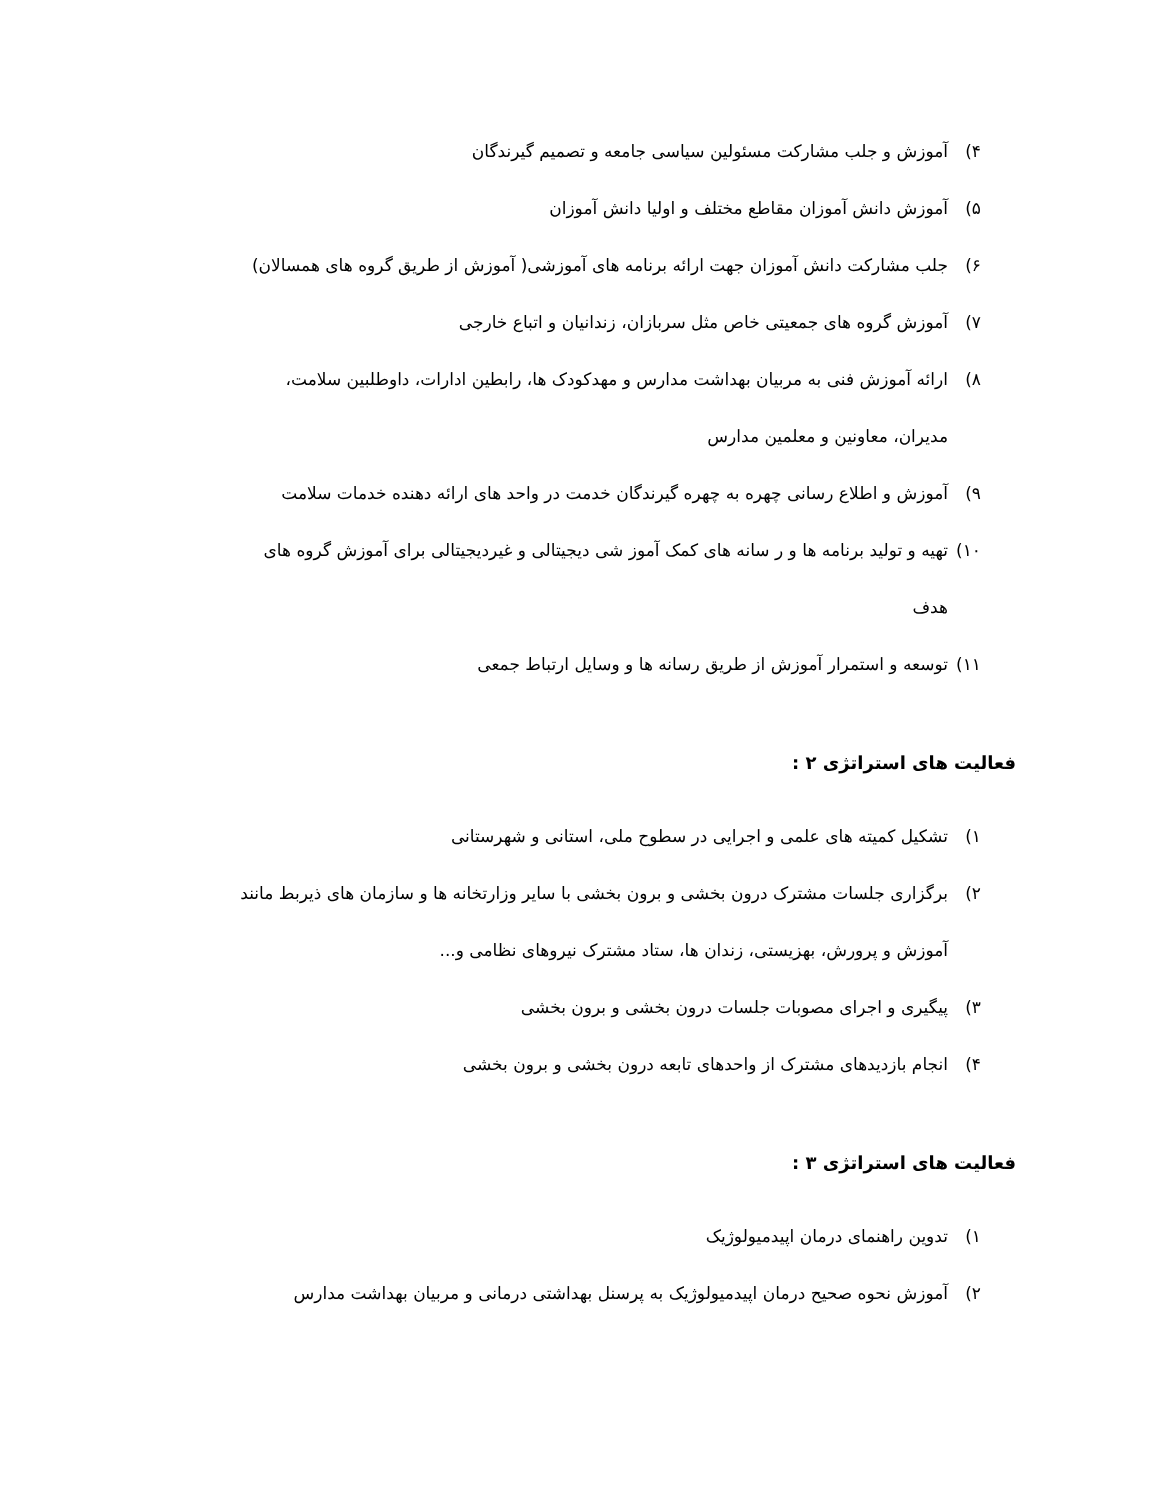۴) آموزش و جلب مشارکت مسئولین سیاسی جامعه و تصمیم گیرندگان
۵) آموزش دانش آموزان مقاطع مختلف و اولیا دانش آموزان
۶) جلب مشارکت دانش آموزان جهت ارائه برنامه های آموزشی( آموزش از طریق گروه های همسالان)
۷) آموزش گروه های جمعیتی خاص مثل سربازان، زندانیان و اتباع خارجی
۸) ارائه آموزش فنی به مربیان بهداشت مدارس و مهدکودک ها، رابطین ادارات، داوطلبین سلامت،
مدیران، معاونین و معلمین مدارس
۹) آموزش و اطلاع رسانی چهره به چهره گیرندگان خدمت در واحد های ارائه دهنده خدمات سلامت
۱۰) تهیه و تولید برنامه ها و ر سانه های کمک آموز شی دیجیتالی و غیردیجیتالی برای آموزش گروه های
هدف
۱۱) توسعه و استمرار آموزش از طریق رسانه ها و وسایل ارتباط جمعی
فعالیت های استراتژی ۲ :
۱) تشکیل کمیته های علمی و اجرایی در سطوح ملی، استانی و شهرستانی
۲) برگزاری جلسات مشترک درون بخشی و برون بخشی با سایر وزارتخانه ها و سازمان های ذیربط مانند
آموزش و پرورش، بهزیستی، زندان ها، ستاد مشترک نیروهای نظامی و...
۳) پیگیری و اجرای مصوبات جلسات درون بخشی و برون بخشی
۴) انجام بازدیدهای مشترک از واحدهای تابعه درون بخشی و برون بخشی
فعالیت های استراتژی ۳ :
۱) تدوین راهنمای درمان اپیدمیولوژیک
۲) آموزش نحوه صحیح درمان اپیدمیولوژیک به پرسنل بهداشتی درمانی و مربیان بهداشت مدارس